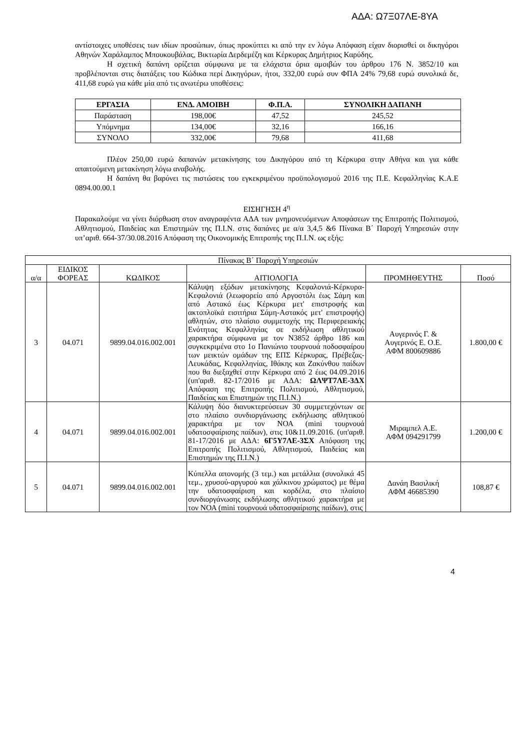ΑΔΑ: Ω7Ξ07ΛΕ-8ΥΑ
αντίστοιχες υποθέσεις των ιδίων προσώπων, όπως προκύπτει κι από την εν λόγω Απόφαση είχαν διορισθεί οι δικηγόροι Αθηνών Χαράλαμπος Μπουκουβάλας, Βικτωρία Δερδεμέζη και Κέρκυρας Δημήτριος Καρύδης.
Η σχετική δαπάνη ορίζεται σύμφωνα με τα ελάχιστα όρια αμοιβών του άρθρου 176 Ν. 3852/10 και προβλέπονται στις διατάξεις του Κώδικα περί Δικηγόρων, ήτοι, 332,00 ευρώ συν ΦΠΑ 24% 79,68 ευρώ συνολικά δε, 411,68 ευρώ για κάθε μία από τις ανωτέρω υποθέσεις:
| ΕΡΓΑΣΙΑ | ΕΝΔ. ΑΜΟΙΒΗ | Φ.Π.Α. | ΣΥΝΟΛΙΚΗ ΔΑΠΑΝΗ |
| --- | --- | --- | --- |
| Παράσταση | 198,00€ | 47,52 | 245,52 |
| Υπόμνημα | 134,00€ | 32,16 | 166,16 |
| ΣΥΝΟΛΟ | 332,00€ | 79,68 | 411,68 |
Πλέον 250,00 ευρώ δαπανών μετακίνησης του Δικηγόρου από τη Κέρκυρα στην Αθήνα και για κάθε απαιτούμενη μετακίνηση λόγω αναβολής.
Η δαπάνη θα βαρύνει τις πιστώσεις του εγκεκριμένου προϋπολογισμού 2016 της Π.Ε. Κεφαλληνίας Κ.Α.Ε 0894.00.00.1
ΕΙΣΗΓΗΣΗ 4<sup>η</sup>
Παρακαλούμε να γίνει διόρθωση στον αναγραφέντα ΑΔΑ των μνημονευόμενων Αποφάσεων της Επιτροπής Πολιτισμού, Αθλητισμού, Παιδείας και Επιστημών της Π.Ι.Ν. στις δαπάνες με α/α 3,4,5 &6 Πίνακα Β΄ Παροχή Υπηρεσιών στην υπ’αριθ. 664-37/30.08.2016 Απόφαση της Οικονομικής Επιτροπής της Π.Ι.Ν. ως εξής:
| Πίνακας Β΄ Παροχή Υπηρεσιών | | | | | |
| α/α | ΕΙΔΙΚΟΣ ΦΟΡΕΑΣ | ΚΩΔΙΚΟΣ | ΑΙΤΙΟΛΟΓΙΑ | ΠΡΟΜΗΘΕΥΤΗΣ | Ποσό |
| 3 | 04.071 | 9899.04.016.002.001 | Κάλυψη εξόδων μετακίνησης Κεφαλονιά-Κέρκυρα-Κεφαλονιά (λεωφορείο από Αργοστόλι έως Σάμη και από Αστακό έως Κέρκυρα μετ' επιστροφής και ακτοπλοϊκά εισιτήρια Σάμη-Αστακός μετ' επιστροφής) αθλητών, στο πλαίσιο συμμετοχής της Περιφερειακής Ενότητας Κεφαλληνίας σε εκδήλωση αθλητικού χαρακτήρα σύμφωνα με τον Ν3852 άρθρο 186 και συγκεκριμένα στο 1ο Πανιώνιο τουρνουά ποδοσφαίρου των μεικτών ομάδων της ΕΠΣ Κέρκυρας, Πρέβεζας-Λευκάδας, Κεφαλληνίας, Ιθάκης και Ζακύνθου παίδων που θα διεξαχθεί στην Κέρκυρα από 2 έως 04.09.2016 (υπ'αριθ. 82-17/2016 με ΑΔΑ: ΩΛΨΤ7ΛΕ-3ΔΧ Απόφαση της Επιτροπής Πολιτισμού, Αθλητισμού, Παιδείας και Επιστημών της Π.Ι.Ν.) | Αυγερινός Γ. & Αυγερινός Ε. Ο.Ε. ΑΦΜ 800609886 | 1.800,00 € |
| 4 | 04.071 | 9899.04.016.002.001 | Κάλυψη δύο διανυκτερεύσεων 30 συμμετεχόντων σε στο πλαίσιο συνδιοργάνωσης εκδήλωσης αθλητικού χαρακτήρα με τον ΝΟΑ (mini τουρνουά υδατοσφαίρισης παίδων), στις 10&11.09.2016. (υπ'αριθ. 81-17/2016 με ΑΔΑ: 6Γ5Υ7ΛΕ-3ΣΧ Απόφαση της Επιτροπής Πολιτισμού, Αθλητισμού, Παιδείας και Επιστημών της Π.Ι.Ν.) | Μιραμπελ Α.Ε. ΑΦΜ 094291799 | 1.200,00 € |
| 5 | 04.071 | 9899.04.016.002.001 | Κύπελλα απονομής (3 τεμ.) και μετάλλια (συνολικά 45 τεμ., χρυσού-αργυρού και χάλκινου χρώματος) με θέμα την υδατοσφαίριση και κορδέλα, στο πλαίσιο συνδιοργάνωσης εκδήλωσης αθλητικού χαρακτήρα με τον ΝΟΑ (mini τουρνουά υδατοσφαίρισης παίδων), στις | Δανάη Βασιλική ΑΦΜ 46685390 | 108,87 € |
4